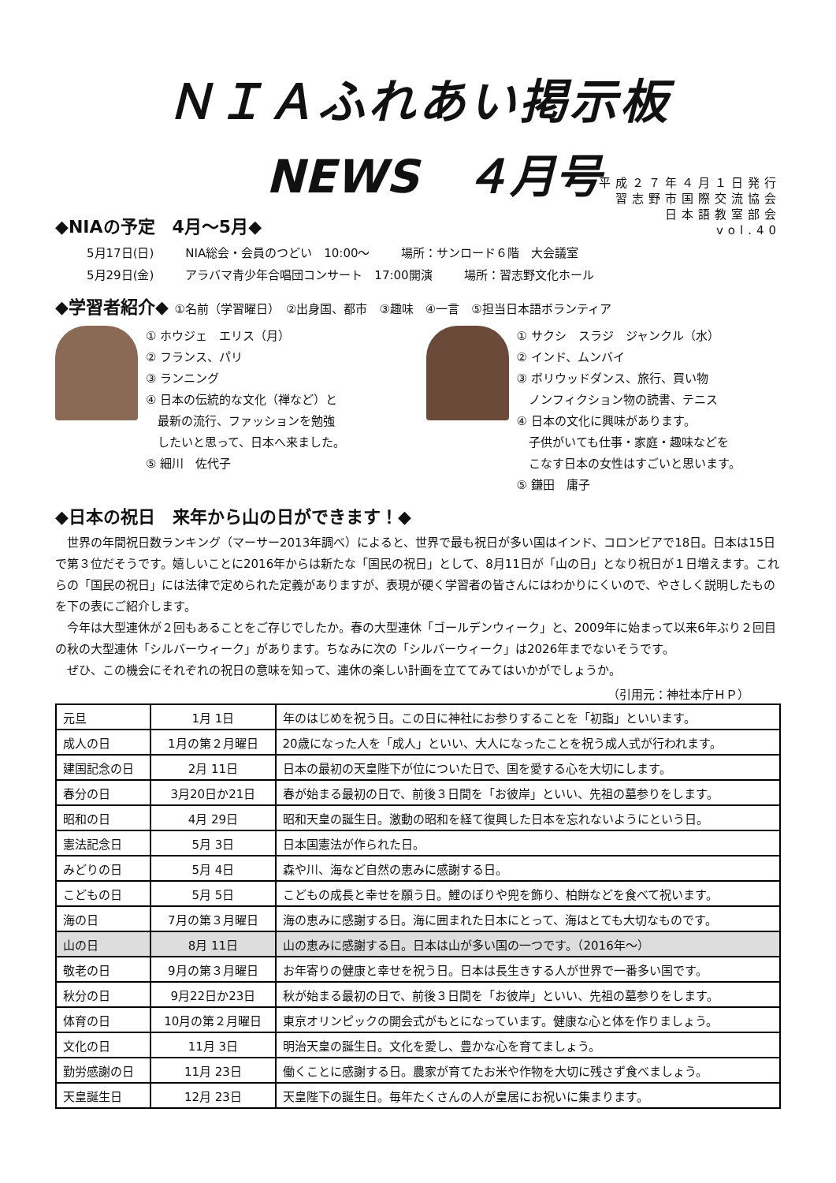ＮＩＡふれあい掲示板
NEWS　４月号
平成２７年４月１日発行
習志野市国際交流協会
日本語教室部会
vol.40
◆NIAの予定　4月～5月◆
5月17日(日) NIA総会・会員のつどい　10:00～ 場所：サンロード６階　大会議室
5月29日(金) アラバマ青少年合唱団コンサート　17:00開演 場所：習志野文化ホール
◆学習者紹介◆ ①名前（学習曜日）　②出身国、都市　③趣味　④一言　⑤担当日本語ボランティア
① ホウジェ　エリス（月）
② フランス、パリ
③ ランニング
④ 日本の伝統的な文化（禅など）と
　最新の流行、ファッションを勉強
　したいと思って、日本へ来ました。
⑤ 細川　佐代子
① サクシ　スラジ　ジャンクル（水）
② インド、ムンバイ
③ ボリウッドダンス、旅行、買い物
　ノンフィクション物の読書、テニス
④ 日本の文化に興味があります。
　子供がいても仕事・家庭・趣味などを
　こなす日本の女性はすごいと思います。
⑤ 鎌田　庸子
◆日本の祝日　来年から山の日ができます！◆
世界の年間祝日数ランキング（マーサー2013年調べ）によると、世界で最も祝日が多い国はインド、コロンビアで18日。日本は15日で第３位だそうです。嬉しいことに2016年からは新たな「国民の祝日」として、8月11日が「山の日」となり祝日が１日増えます。これらの「国民の祝日」には法律で定められた定義がありますが、表現が硬く学習者の皆さんにはわかりにくいので、やさしく説明したものを下の表にご紹介します。
今年は大型連休が２回もあることをご存じでしたか。春の大型連休「ゴールデンウィーク」と、2009年に始まって以来6年ぶり２回目の秋の大型連休「シルバーウィーク」があります。ちなみに次の「シルバーウィーク」は2026年までないそうです。
ぜひ、この機会にそれぞれの祝日の意味を知って、連休の楽しい計画を立ててみてはいかがでしょうか。
（引用元：神社本庁ＨＰ）
| 元旦 | 1月 1日 | 年のはじめを祝う日。この日に神社にお参りすることを「初詣」といいます。 |
| 成人の日 | 1月の第２月曜日 | 20歳になった人を「成人」といい、大人になったことを祝う成人式が行われます。 |
| 建国記念の日 | 2月 11日 | 日本の最初の天皇陛下が位についた日で、国を愛する心を大切にします。 |
| 春分の日 | 3月20日か21日 | 春が始まる最初の日で、前後３日間を「お彼岸」といい、先祖の墓参りをします。 |
| 昭和の日 | 4月 29日 | 昭和天皇の誕生日。激動の昭和を経て復興した日本を忘れないようにという日。 |
| 憲法記念日 | 5月 3日 | 日本国憲法が作られた日。 |
| みどりの日 | 5月 4日 | 森や川、海など自然の恵みに感謝する日。 |
| こどもの日 | 5月 5日 | こどもの成長と幸せを願う日。鯉のぼりや兜を飾り、柏餅などを食べて祝います。 |
| 海の日 | 7月の第３月曜日 | 海の恵みに感謝する日。海に囲まれた日本にとって、海はとても大切なものです。 |
| 山の日 | 8月 11日 | 山の恵みに感謝する日。日本は山が多い国の一つです。（2016年～） |
| 敬老の日 | 9月の第３月曜日 | お年寄りの健康と幸せを祝う日。日本は長生きする人が世界で一番多い国です。 |
| 秋分の日 | 9月22日か23日 | 秋が始まる最初の日で、前後３日間を「お彼岸」といい、先祖の墓参りをします。 |
| 体育の日 | 10月の第２月曜日 | 東京オリンピックの開会式がもとになっています。健康な心と体を作りましょう。 |
| 文化の日 | 11月 3日 | 明治天皇の誕生日。文化を愛し、豊かな心を育てましょう。 |
| 勤労感謝の日 | 11月 23日 | 働くことに感謝する日。農家が育てたお米や作物を大切に残さず食べましょう。 |
| 天皇誕生日 | 12月 23日 | 天皇陛下の誕生日。毎年たくさんの人が皇居にお祝いに集まります。 |